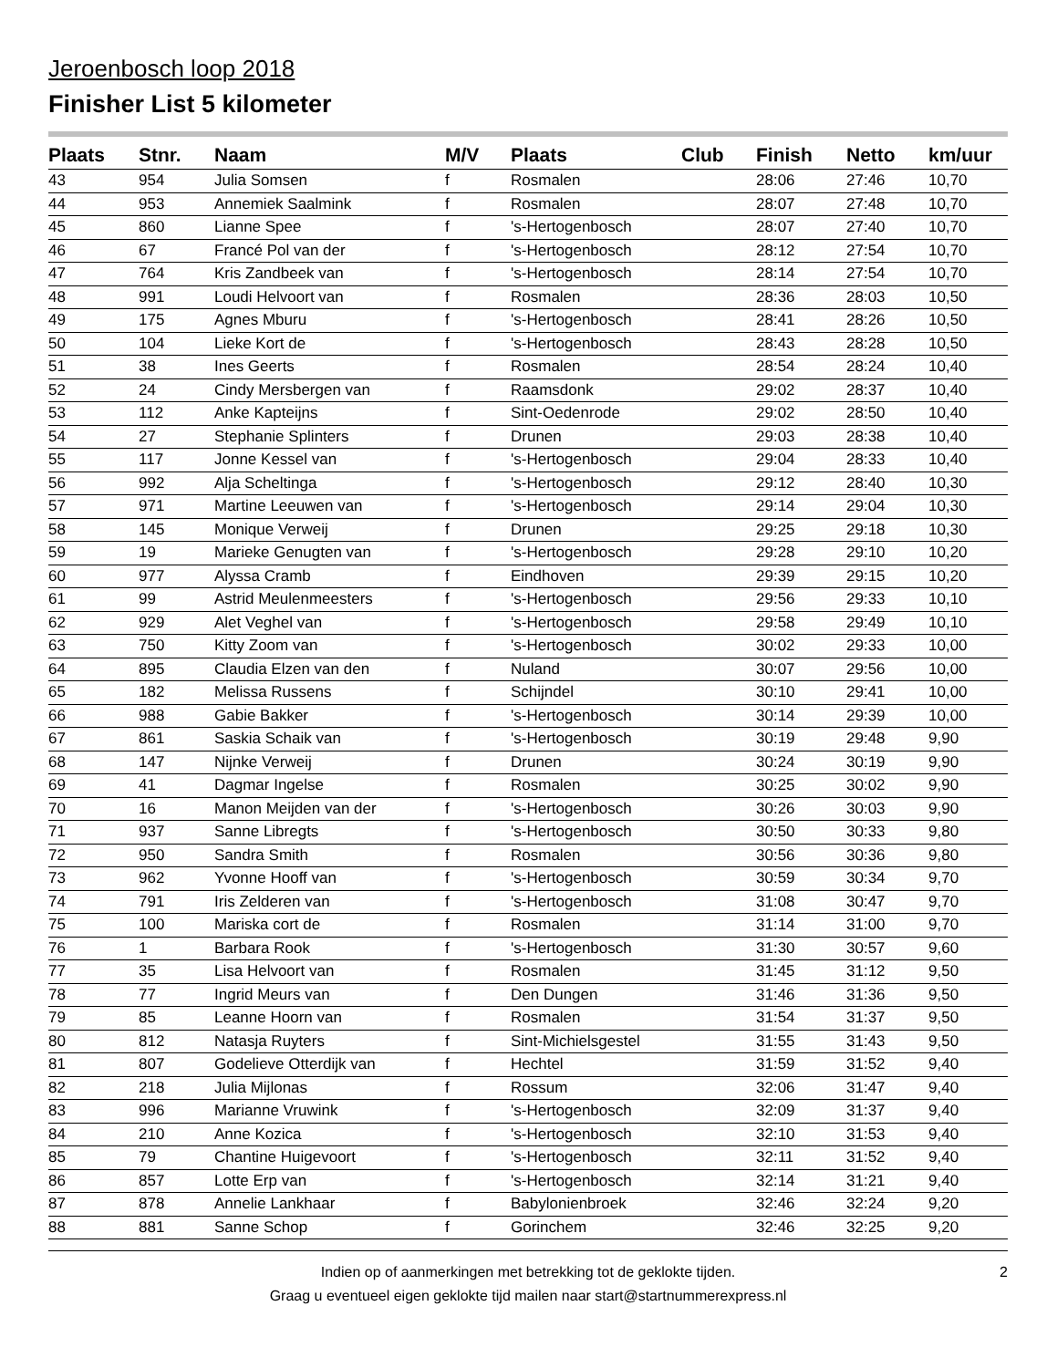Jeroenbosch loop 2018
Finisher List 5 kilometer
| Plaats | Stnr. | Naam | M/V | Plaats | Club | Finish | Netto | km/uur |
| --- | --- | --- | --- | --- | --- | --- | --- | --- |
| 43 | 954 | Julia Somsen | f | Rosmalen | | 28:06 | 27:46 | 10,70 |
| 44 | 953 | Annemiek Saalmink | f | Rosmalen | | 28:07 | 27:48 | 10,70 |
| 45 | 860 | Lianne Spee | f | 's-Hertogenbosch | | 28:07 | 27:40 | 10,70 |
| 46 | 67 | Francé Pol van der | f | 's-Hertogenbosch | | 28:12 | 27:54 | 10,70 |
| 47 | 764 | Kris Zandbeek van | f | 's-Hertogenbosch | | 28:14 | 27:54 | 10,70 |
| 48 | 991 | Loudi Helvoort van | f | Rosmalen | | 28:36 | 28:03 | 10,50 |
| 49 | 175 | Agnes Mburu | f | 's-Hertogenbosch | | 28:41 | 28:26 | 10,50 |
| 50 | 104 | Lieke Kort de | f | 's-Hertogenbosch | | 28:43 | 28:28 | 10,50 |
| 51 | 38 | Ines Geerts | f | Rosmalen | | 28:54 | 28:24 | 10,40 |
| 52 | 24 | Cindy Mersbergen van | f | Raamsdonk | | 29:02 | 28:37 | 10,40 |
| 53 | 112 | Anke Kapteijns | f | Sint-Oedenrode | | 29:02 | 28:50 | 10,40 |
| 54 | 27 | Stephanie Splinters | f | Drunen | | 29:03 | 28:38 | 10,40 |
| 55 | 117 | Jonne Kessel van | f | 's-Hertogenbosch | | 29:04 | 28:33 | 10,40 |
| 56 | 992 | Alja Scheltinga | f | 's-Hertogenbosch | | 29:12 | 28:40 | 10,30 |
| 57 | 971 | Martine Leeuwen van | f | 's-Hertogenbosch | | 29:14 | 29:04 | 10,30 |
| 58 | 145 | Monique Verweij | f | Drunen | | 29:25 | 29:18 | 10,30 |
| 59 | 19 | Marieke Genugten van | f | 's-Hertogenbosch | | 29:28 | 29:10 | 10,20 |
| 60 | 977 | Alyssa Cramb | f | Eindhoven | | 29:39 | 29:15 | 10,20 |
| 61 | 99 | Astrid Meulenmeesters | f | 's-Hertogenbosch | | 29:56 | 29:33 | 10,10 |
| 62 | 929 | Alet Veghel van | f | 's-Hertogenbosch | | 29:58 | 29:49 | 10,10 |
| 63 | 750 | Kitty Zoom van | f | 's-Hertogenbosch | | 30:02 | 29:33 | 10,00 |
| 64 | 895 | Claudia Elzen van den | f | Nuland | | 30:07 | 29:56 | 10,00 |
| 65 | 182 | Melissa Russens | f | Schijndel | | 30:10 | 29:41 | 10,00 |
| 66 | 988 | Gabie Bakker | f | 's-Hertogenbosch | | 30:14 | 29:39 | 10,00 |
| 67 | 861 | Saskia Schaik van | f | 's-Hertogenbosch | | 30:19 | 29:48 | 9,90 |
| 68 | 147 | Nijnke Verweij | f | Drunen | | 30:24 | 30:19 | 9,90 |
| 69 | 41 | Dagmar Ingelse | f | Rosmalen | | 30:25 | 30:02 | 9,90 |
| 70 | 16 | Manon Meijden van der | f | 's-Hertogenbosch | | 30:26 | 30:03 | 9,90 |
| 71 | 937 | Sanne Libregts | f | 's-Hertogenbosch | | 30:50 | 30:33 | 9,80 |
| 72 | 950 | Sandra Smith | f | Rosmalen | | 30:56 | 30:36 | 9,80 |
| 73 | 962 | Yvonne Hooff van | f | 's-Hertogenbosch | | 30:59 | 30:34 | 9,70 |
| 74 | 791 | Iris Zelderen van | f | 's-Hertogenbosch | | 31:08 | 30:47 | 9,70 |
| 75 | 100 | Mariska cort de | f | Rosmalen | | 31:14 | 31:00 | 9,70 |
| 76 | 1 | Barbara Rook | f | 's-Hertogenbosch | | 31:30 | 30:57 | 9,60 |
| 77 | 35 | Lisa Helvoort van | f | Rosmalen | | 31:45 | 31:12 | 9,50 |
| 78 | 77 | Ingrid Meurs van | f | Den Dungen | | 31:46 | 31:36 | 9,50 |
| 79 | 85 | Leanne Hoorn van | f | Rosmalen | | 31:54 | 31:37 | 9,50 |
| 80 | 812 | Natasja Ruyters | f | Sint-Michielsgestel | | 31:55 | 31:43 | 9,50 |
| 81 | 807 | Godelieve Otterdijk van | f | Hechtel | | 31:59 | 31:52 | 9,40 |
| 82 | 218 | Julia Mijlonas | f | Rossum | | 32:06 | 31:47 | 9,40 |
| 83 | 996 | Marianne Vruwink | f | 's-Hertogenbosch | | 32:09 | 31:37 | 9,40 |
| 84 | 210 | Anne Kozica | f | 's-Hertogenbosch | | 32:10 | 31:53 | 9,40 |
| 85 | 79 | Chantine Huigevoort | f | 's-Hertogenbosch | | 32:11 | 31:52 | 9,40 |
| 86 | 857 | Lotte Erp van | f | 's-Hertogenbosch | | 32:14 | 31:21 | 9,40 |
| 87 | 878 | Annelie Lankhaar | f | Babylonienbroek | | 32:46 | 32:24 | 9,20 |
| 88 | 881 | Sanne Schop | f | Gorinchem | | 32:46 | 32:25 | 9,20 |
Indien op of aanmerkingen met betrekking tot de geklokte tijden.
2
Graag u eventueel eigen geklokte tijd mailen naar start@startnummerexpress.nl